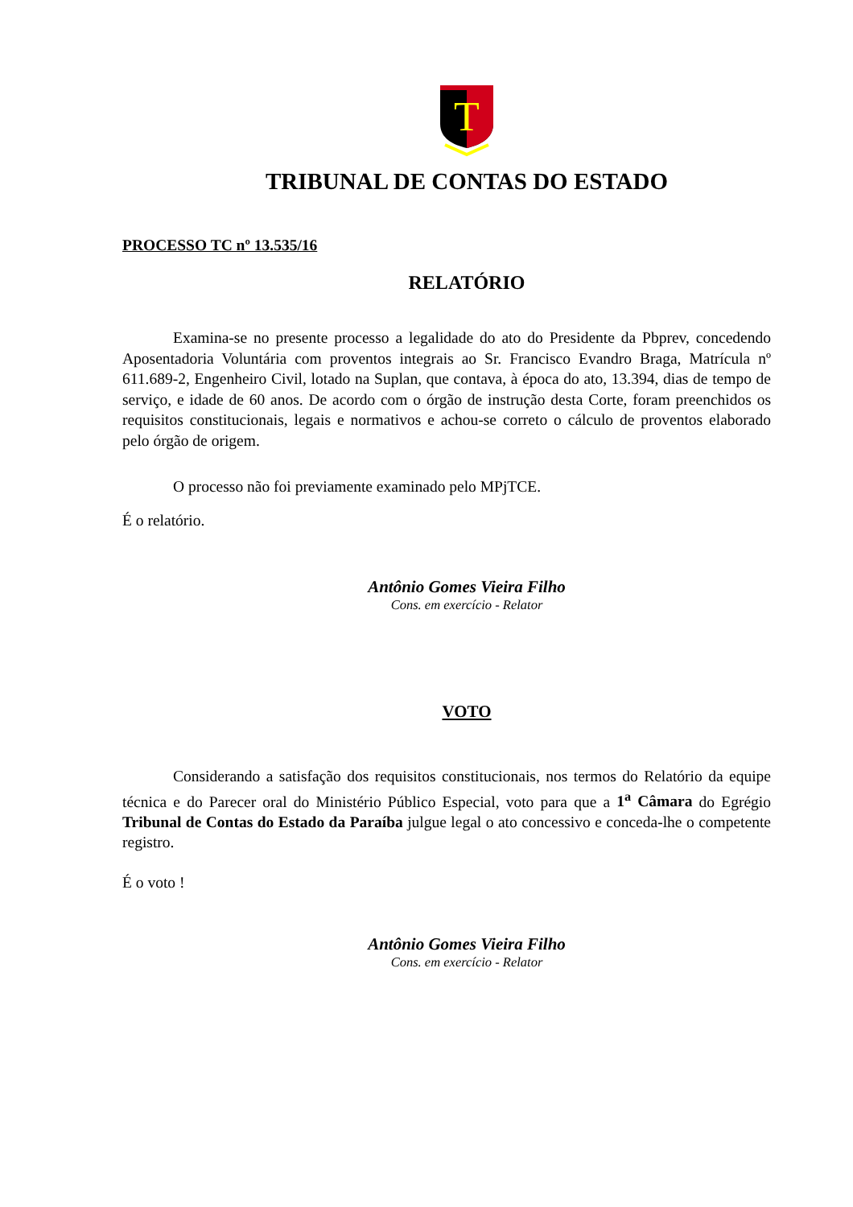T
TRIBUNAL DE CONTAS DO ESTADO
PROCESSO TC nº 13.535/16
RELATÓRIO
Examina-se no presente processo a legalidade do ato do Presidente da Pbprev, concedendo Aposentadoria Voluntária com proventos integrais ao Sr. Francisco Evandro Braga, Matrícula nº 611.689-2, Engenheiro Civil, lotado na Suplan, que contava, à época do ato, 13.394, dias de tempo de serviço, e idade de 60 anos. De acordo com o órgão de instrução desta Corte, foram preenchidos os requisitos constitucionais, legais e normativos e achou-se correto o cálculo de proventos elaborado pelo órgão de origem.
O processo não foi previamente examinado pelo MPjTCE.
É o relatório.
Antônio Gomes Vieira Filho
Cons. em exercício - Relator
VOTO
Considerando a satisfação dos requisitos constitucionais, nos termos do Relatório da equipe técnica e do Parecer oral do Ministério Público Especial, voto para que a 1<sup>a</sup> Câmara do Egrégio Tribunal de Contas do Estado da Paraíba julgue legal o ato concessivo e conceda-lhe o competente registro.
É o voto !
Antônio Gomes Vieira Filho
Cons. em exercício - Relator